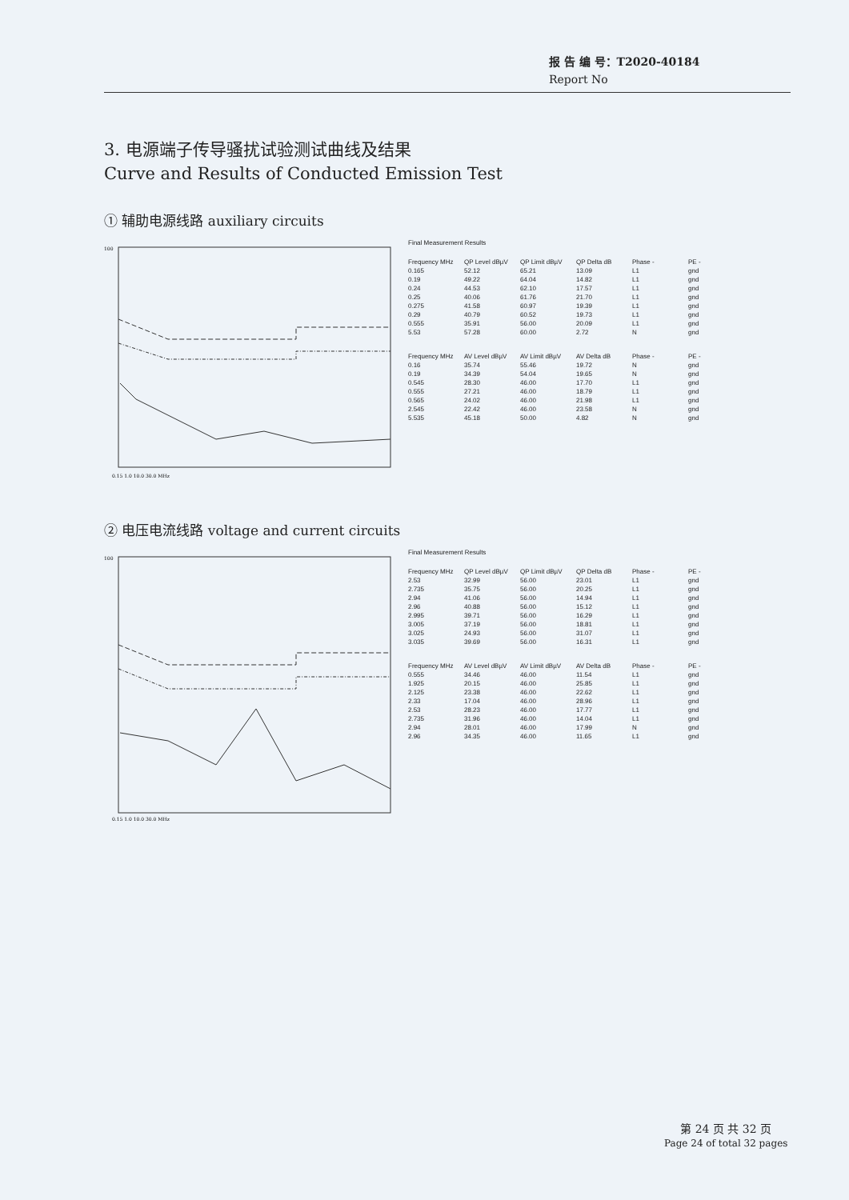报 告 编 号：T2020-40184
Report No
3. 电源端子传导骚扰试验测试曲线及结果
Curve and Results of Conducted Emission Test
① 辅助电源线路 auxiliary circuits
100
0.15 1.0 10.0 30.0 MHz
Final Measurement Results
| Frequency MHz | QP Level dBµV | QP Limit dBµV | QP Delta dB | Phase - | PE - |
| --- | --- | --- | --- | --- | --- |
| 0.165 | 52.12 | 65.21 | 13.09 | L1 | gnd |
| 0.19 | 49.22 | 64.04 | 14.82 | L1 | gnd |
| 0.24 | 44.53 | 62.10 | 17.57 | L1 | gnd |
| 0.25 | 40.06 | 61.76 | 21.70 | L1 | gnd |
| 0.275 | 41.58 | 60.97 | 19.39 | L1 | gnd |
| 0.29 | 40.79 | 60.52 | 19.73 | L1 | gnd |
| 0.555 | 35.91 | 56.00 | 20.09 | L1 | gnd |
| 5.53 | 57.28 | 60.00 | 2.72 | N | gnd |
| Frequency MHz | AV Level dBµV | AV Limit dBµV | AV Delta dB | Phase - | PE - |
| --- | --- | --- | --- | --- | --- |
| 0.16 | 35.74 | 55.46 | 19.72 | N | gnd |
| 0.19 | 34.39 | 54.04 | 19.65 | N | gnd |
| 0.545 | 28.30 | 46.00 | 17.70 | L1 | gnd |
| 0.555 | 27.21 | 46.00 | 18.79 | L1 | gnd |
| 0.565 | 24.02 | 46.00 | 21.98 | L1 | gnd |
| 2.545 | 22.42 | 46.00 | 23.58 | N | gnd |
| 5.535 | 45.18 | 50.00 | 4.82 | N | gnd |
② 电压电流线路 voltage and current circuits
100
0.15 1.0 10.0 30.0 MHz
Final Measurement Results
| Frequency MHz | QP Level dBµV | QP Limit dBµV | QP Delta dB | Phase - | PE - |
| --- | --- | --- | --- | --- | --- |
| 2.53 | 32.99 | 56.00 | 23.01 | L1 | gnd |
| 2.735 | 35.75 | 56.00 | 20.25 | L1 | gnd |
| 2.94 | 41.06 | 56.00 | 14.94 | L1 | gnd |
| 2.96 | 40.88 | 56.00 | 15.12 | L1 | gnd |
| 2.995 | 39.71 | 56.00 | 16.29 | L1 | gnd |
| 3.005 | 37.19 | 56.00 | 18.81 | L1 | gnd |
| 3.025 | 24.93 | 56.00 | 31.07 | L1 | gnd |
| 3.035 | 39.69 | 56.00 | 16.31 | L1 | gnd |
| Frequency MHz | AV Level dBµV | AV Limit dBµV | AV Delta dB | Phase - | PE - |
| --- | --- | --- | --- | --- | --- |
| 0.555 | 34.46 | 46.00 | 11.54 | L1 | gnd |
| 1.925 | 20.15 | 46.00 | 25.85 | L1 | gnd |
| 2.125 | 23.38 | 46.00 | 22.62 | L1 | gnd |
| 2.33 | 17.04 | 46.00 | 28.96 | L1 | gnd |
| 2.53 | 28.23 | 46.00 | 17.77 | L1 | gnd |
| 2.735 | 31.96 | 46.00 | 14.04 | L1 | gnd |
| 2.94 | 28.01 | 46.00 | 17.99 | N | gnd |
| 2.96 | 34.35 | 46.00 | 11.65 | L1 | gnd |
第 24 页 共 32 页
Page 24 of total 32 pages